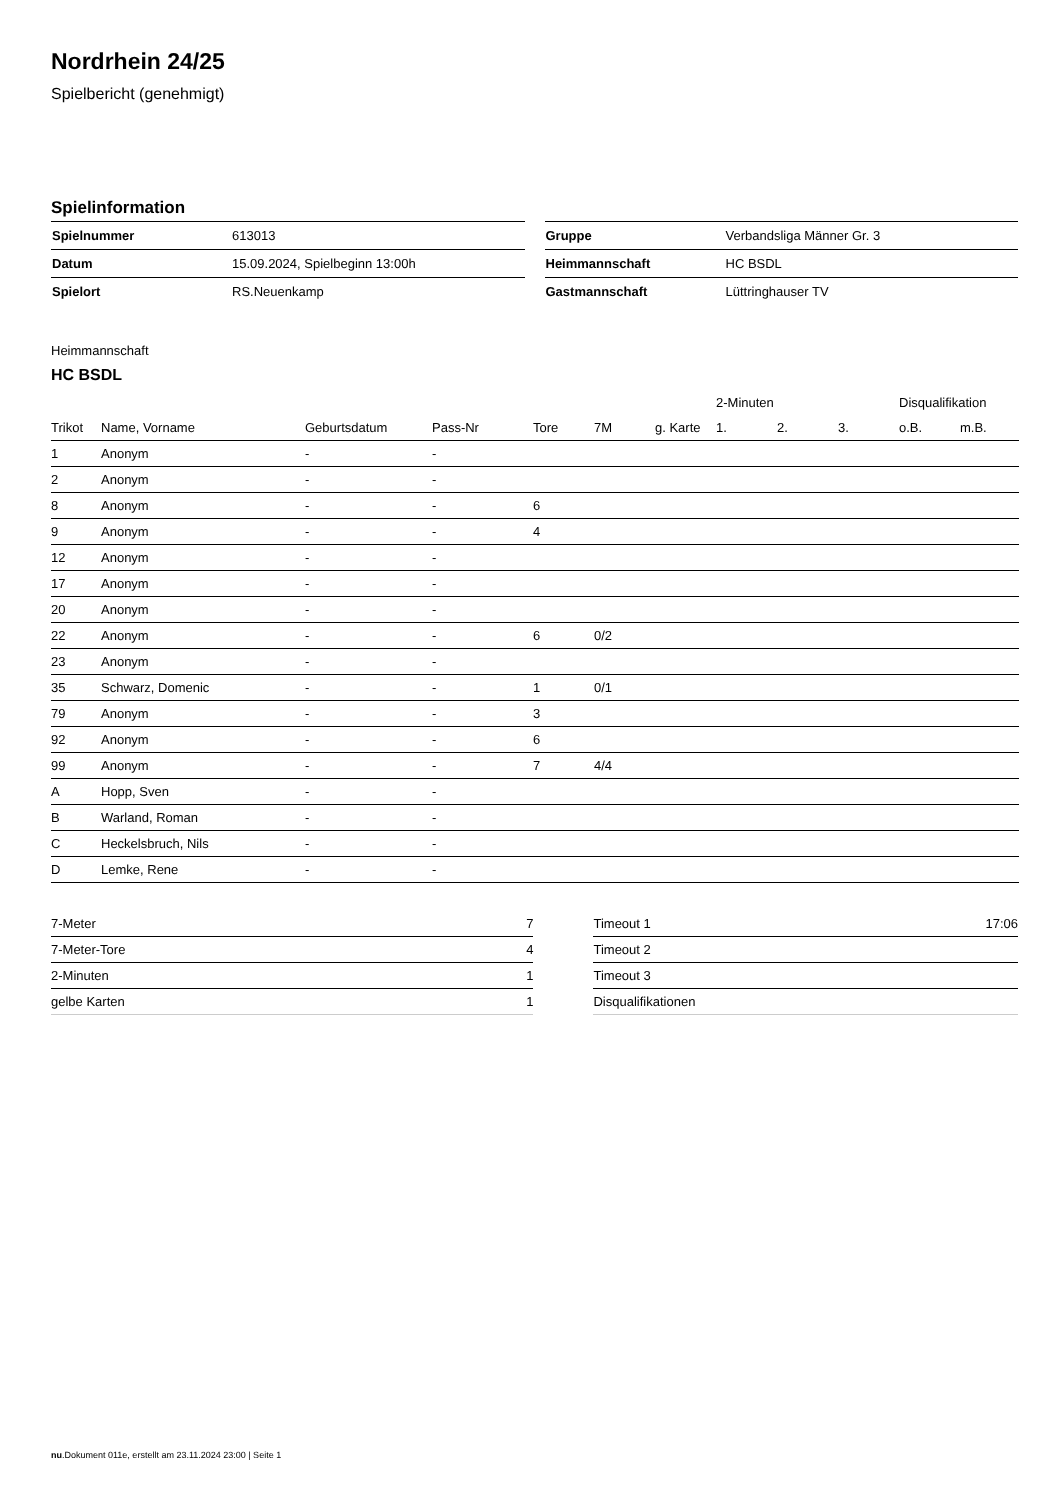Nordrhein 24/25
Spielbericht (genehmigt)
Spielinformation
| Spielnummer | 613013 |
| Datum | 15.09.2024, Spielbeginn 13:00h |
| Spielort | RS.Neuenkamp |
| Gruppe | Verbandsliga Männer Gr. 3 |
| Heimmannschaft | HC BSDL |
| Gastmannschaft | Lüttringhauser TV |
Heimmannschaft
HC BSDL
| | | | | | | | 2-Minuten | | | Disqualifikation | |
| --- | --- | --- | --- | --- | --- | --- | --- | --- | --- | --- | --- |
| Trikot | Name, Vorname | Geburtsdatum | Pass-Nr | Tore | 7M | g. Karte | 1. | 2. | 3. | o.B. | m.B. |
| 1 | Anonym | - | - | | | | | | | | |
| 2 | Anonym | - | - | | | | | | | | |
| 8 | Anonym | - | - | 6 | | | | | | | |
| 9 | Anonym | - | - | 4 | | | | | | | |
| 12 | Anonym | - | - | | | | | | | | |
| 17 | Anonym | - | - | | | | | | | | |
| 20 | Anonym | - | - | | | | | | | | |
| 22 | Anonym | - | - | 6 | 0/2 | | | | | | |
| 23 | Anonym | - | - | | | | | | | | |
| 35 | Schwarz, Domenic | - | - | 1 | 0/1 | | | | | | |
| 79 | Anonym | - | - | 3 | | | | | | | |
| 92 | Anonym | - | - | 6 | | | | | | | |
| 99 | Anonym | - | - | 7 | 4/4 | | | | | | |
| A | Hopp, Sven | - | - | | | | | | | | |
| B | Warland, Roman | - | - | | | | | | | | |
| C | Heckelsbruch, Nils | - | - | | | | | | | | |
| D | Lemke, Rene | - | - | | | | | | | | |
| 7-Meter | 7 |
| 7-Meter-Tore | 4 |
| 2-Minuten | 1 |
| gelbe Karten | 1 |
| Timeout 1 | 17:06 |
| Timeout 2 | |
| Timeout 3 | |
| Disqualifikationen | |
nu.Dokument 011e, erstellt am 23.11.2024 23:00 | Seite 1